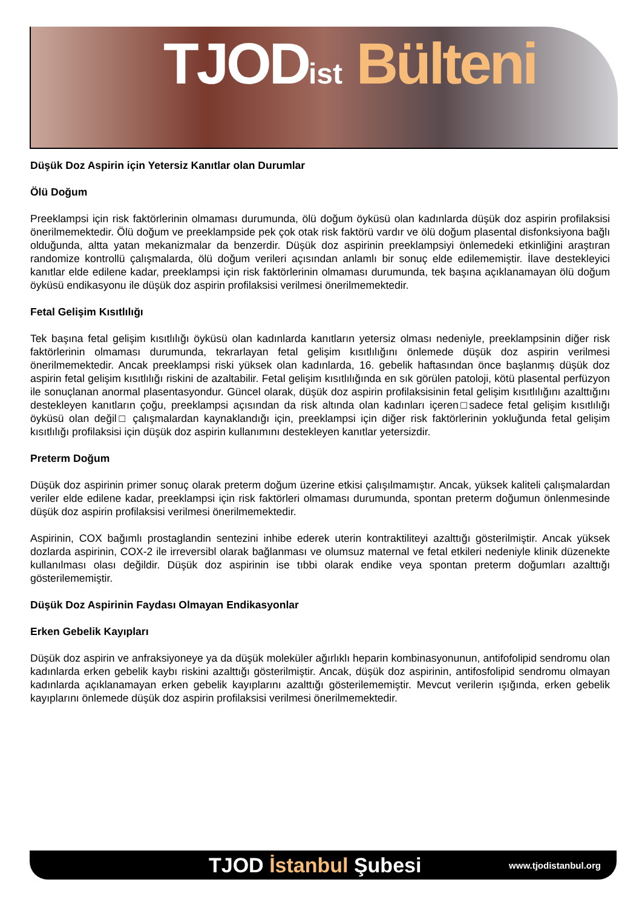TJODist Bülteni
Düşük Doz Aspirin için Yetersiz Kanıtlar olan Durumlar
Ölü Doğum
Preeklampsi için risk faktörlerinin olmaması durumunda, ölü doğum öyküsü olan kadınlarda düşük doz aspirin profilaksisi önerilmemektedir. Ölü doğum ve preeklampside pek çok otak risk faktörü vardır ve ölü doğum plasental disfonksiyona bağlı olduğunda, altta yatan mekanizmalar da benzerdir. Düşük doz aspirinin preeklampsiyi önlemedeki etkinliğini araştıran randomize kontrollü çalışmalarda, ölü doğum verileri açısından anlamlı bir sonuç elde edilememiştir. İlave destekleyici kanıtlar elde edilene kadar, preeklampsi için risk faktörlerinin olmaması durumunda, tek başına açıklanamayan ölü doğum öyküsü endikasyonu ile düşük doz aspirin profilaksisi verilmesi önerilmemektedir.
Fetal Gelişim Kısıtlılığı
Tek başına fetal gelişim kısıtlılığı öyküsü olan kadınlarda kanıtların yetersiz olması nedeniyle, preeklampsinin diğer risk faktörlerinin olmaması durumunda, tekrarlayan fetal gelişim kısıtlılığını önlemede düşük doz aspirin verilmesi önerilmemektedir. Ancak preeklampsi riski yüksek olan kadınlarda, 16. gebelik haftasından önce başlanmış düşük doz aspirin fetal gelişim kısıtlılığı riskini de azaltabilir. Fetal gelişim kısıtlılığında en sık görülen patoloji, kötü plasental perfüzyon ile sonuçlanan anormal plasentasyondur. Güncel olarak, düşük doz aspirin profilaksisinin fetal gelişim kısıtlılığını azalttığını destekleyen kanıtların çoğu, preeklampsi açısından da risk altında olan kadınları içeren□sadece fetal gelişim kısıtlılığı öyküsü olan değil□ çalışmalardan kaynaklandığı için, preeklampsi için diğer risk faktörlerinin yokluğunda fetal gelişim kısıtlılığı profilaksisi için düşük doz aspirin kullanımını destekleyen kanıtlar yetersizdir.
Preterm Doğum
Düşük doz aspirinin primer sonuç olarak preterm doğum üzerine etkisi çalışılmamıştır. Ancak, yüksek kaliteli çalışmalardan veriler elde edilene kadar, preeklampsi için risk faktörleri olmaması durumunda, spontan preterm doğumun önlenmesinde düşük doz aspirin profilaksisi verilmesi önerilmemektedir.
Aspirinin, COX bağımlı prostaglandin sentezini inhibe ederek uterin kontraktiliteyi azalttığı gösterilmiştir. Ancak yüksek dozlarda aspirinin, COX-2 ile irreversibl olarak bağlanması ve olumsuz maternal ve fetal etkileri nedeniyle klinik düzenekte kullanılması olası değildir. Düşük doz aspirinin ise tıbbi olarak endike veya spontan preterm doğumları azalttığı gösterilememiştir.
Düşük Doz Aspirinin Faydası Olmayan Endikasyonlar
Erken Gebelik Kayıpları
Düşük doz aspirin ve anfraksiyoneye ya da düşük moleküler ağırlıklı heparin kombinasyonunun, antifofolipid sendromu olan kadınlarda erken gebelik kaybı riskini azalttığı gösterilmiştir. Ancak, düşük doz aspirinin, antifosfolipid sendromu olmayan kadınlarda açıklanamayan erken gebelik kayıplarını azalttığı gösterilememiştir. Mevcut verilerin ışığında, erken gebelik kayıplarını önlemede düşük doz aspirin profilaksisi verilmesi önerilmemektedir.
TJOD İstanbul Şubesi
www.tjodistanbul.org